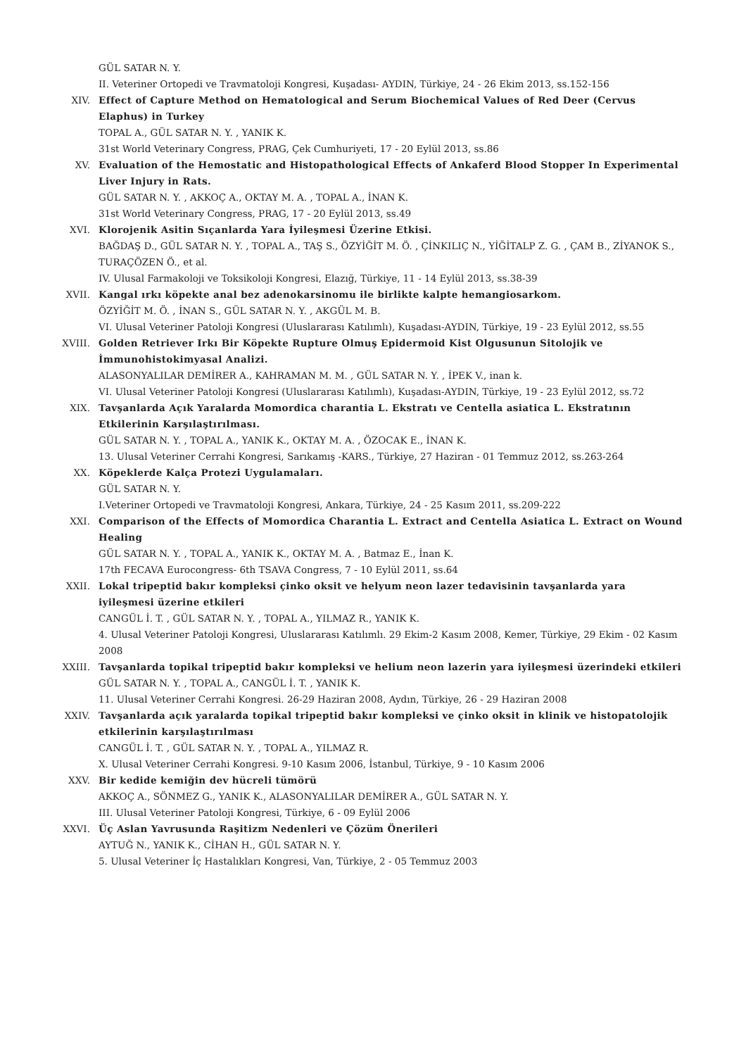GÜL SATAR N. Y.
II. Veteriner Ortopedi ve Travmatoloji Kongresi, Kuşadası- AYDIN, Türkiye, 24 - 26 Ekim 2013, ss.152-156
XIV. Effect of Capture Method on Hematological and Serum Biochemical Values of Red Deer (Cervus Elaphus) in Turkey
TOPAL A., GÜL SATAR N. Y. , YANIK K.
31st World Veterinary Congress, PRAG, Çek Cumhuriyeti, 17 - 20 Eylül 2013, ss.86
XV. Evaluation of the Hemostatic and Histopathological Effects of Ankaferd Blood Stopper In Experimental Liver Injury in Rats.
GÜL SATAR N. Y. , AKKOÇ A., OKTAY M. A. , TOPAL A., İNAN K.
31st World Veterinary Congress, PRAG, 17 - 20 Eylül 2013, ss.49
XVI. Klorojenik Asitin Sıçanlarda Yara İyileşmesi Üzerine Etkisi.
BAĞDAŞ D., GÜL SATAR N. Y. , TOPAL A., TAŞ S., ÖZYİĞİT M. Ö. , ÇİNKILIÇ N., YİĞİTALP Z. G. , ÇAM B., ZİYANOK S., TURAÇÖZEN Ö., et al.
IV. Ulusal Farmakoloji ve Toksikoloji Kongresi, Elazığ, Türkiye, 11 - 14 Eylül 2013, ss.38-39
XVII. Kangal ırkı köpekte anal bez adenokarsinomu ile birlikte kalpte hemangiosarkom.
ÖZYİĞİT M. Ö. , İNAN S., GÜL SATAR N. Y. , AKGÜL M. B.
VI. Ulusal Veteriner Patoloji Kongresi (Uluslararası Katılımlı), Kuşadası-AYDIN, Türkiye, 19 - 23 Eylül 2012, ss.55
XVIII. Golden Retriever Irkı Bir Köpekte Rupture Olmuş Epidermoid Kist Olgusunun Sitolojik ve İmmunohistokimyasal Analizi.
ALASONYALILAR DEMİRER A., KAHRAMAN M. M. , GÜL SATAR N. Y. , İPEK V., inan k.
VI. Ulusal Veteriner Patoloji Kongresi (Uluslararası Katılımlı), Kuşadası-AYDIN, Türkiye, 19 - 23 Eylül 2012, ss.72
XIX. Tavşanlarda Açık Yaralarda Momordica charantia L. Ekstratı ve Centella asiatica L. Ekstratının Etkilerinin Karşılaştırılması.
GÜL SATAR N. Y. , TOPAL A., YANIK K., OKTAY M. A. , ÖZOCAK E., İNAN K.
13. Ulusal Veteriner Cerrahi Kongresi, Sarıkamış -KARS., Türkiye, 27 Haziran - 01 Temmuz 2012, ss.263-264
XX. Köpeklerde Kalça Protezi Uygulamaları.
GÜL SATAR N. Y.
I.Veteriner Ortopedi ve Travmatoloji Kongresi, Ankara, Türkiye, 24 - 25 Kasım 2011, ss.209-222
XXI. Comparison of the Effects of Momordica Charantia L. Extract and Centella Asiatica L. Extract on Wound Healing
GÜL SATAR N. Y. , TOPAL A., YANIK K., OKTAY M. A. , Batmaz E., İnan K.
17th FECAVA Eurocongress- 6th TSAVA Congress, 7 - 10 Eylül 2011, ss.64
XXII. Lokal tripeptid bakır kompleksi çinko oksit ve helyum neon lazer tedavisinin tavşanlarda yara iyileşmesi üzerine etkileri
CANGÜL İ. T. , GÜL SATAR N. Y. , TOPAL A., YILMAZ R., YANIK K.
4. Ulusal Veteriner Patoloji Kongresi, Uluslararası Katılımlı. 29 Ekim-2 Kasım 2008, Kemer, Türkiye, 29 Ekim - 02 Kasım 2008
XXIII. Tavşanlarda topikal tripeptid bakır kompleksi ve helium neon lazerin yara iyileşmesi üzerindeki etkileri
GÜL SATAR N. Y. , TOPAL A., CANGÜL İ. T. , YANIK K.
11. Ulusal Veteriner Cerrahi Kongresi. 26-29 Haziran 2008, Aydın, Türkiye, 26 - 29 Haziran 2008
XXIV. Tavşanlarda açık yaralarda topikal tripeptid bakır kompleksi ve çinko oksit in klinik ve histopatolojik etkilerinin karşılaştırılması
CANGÜL İ. T. , GÜL SATAR N. Y. , TOPAL A., YILMAZ R.
X. Ulusal Veteriner Cerrahi Kongresi. 9-10 Kasım 2006, İstanbul, Türkiye, 9 - 10 Kasım 2006
XXV. Bir kedide kemiğin dev hücreli tümörü
AKKOÇ A., SÖNMEZ G., YANIK K., ALASONYALILAR DEMİRER A., GÜL SATAR N. Y.
III. Ulusal Veteriner Patoloji Kongresi, Türkiye, 6 - 09 Eylül 2006
XXVI. Üç Aslan Yavrusunda Raşitizm Nedenleri ve Çözüm Önerileri
AYTUĞ N., YANIK K., CİHAN H., GÜL SATAR N. Y.
5. Ulusal Veteriner İç Hastalıkları Kongresi, Van, Türkiye, 2 - 05 Temmuz 2003